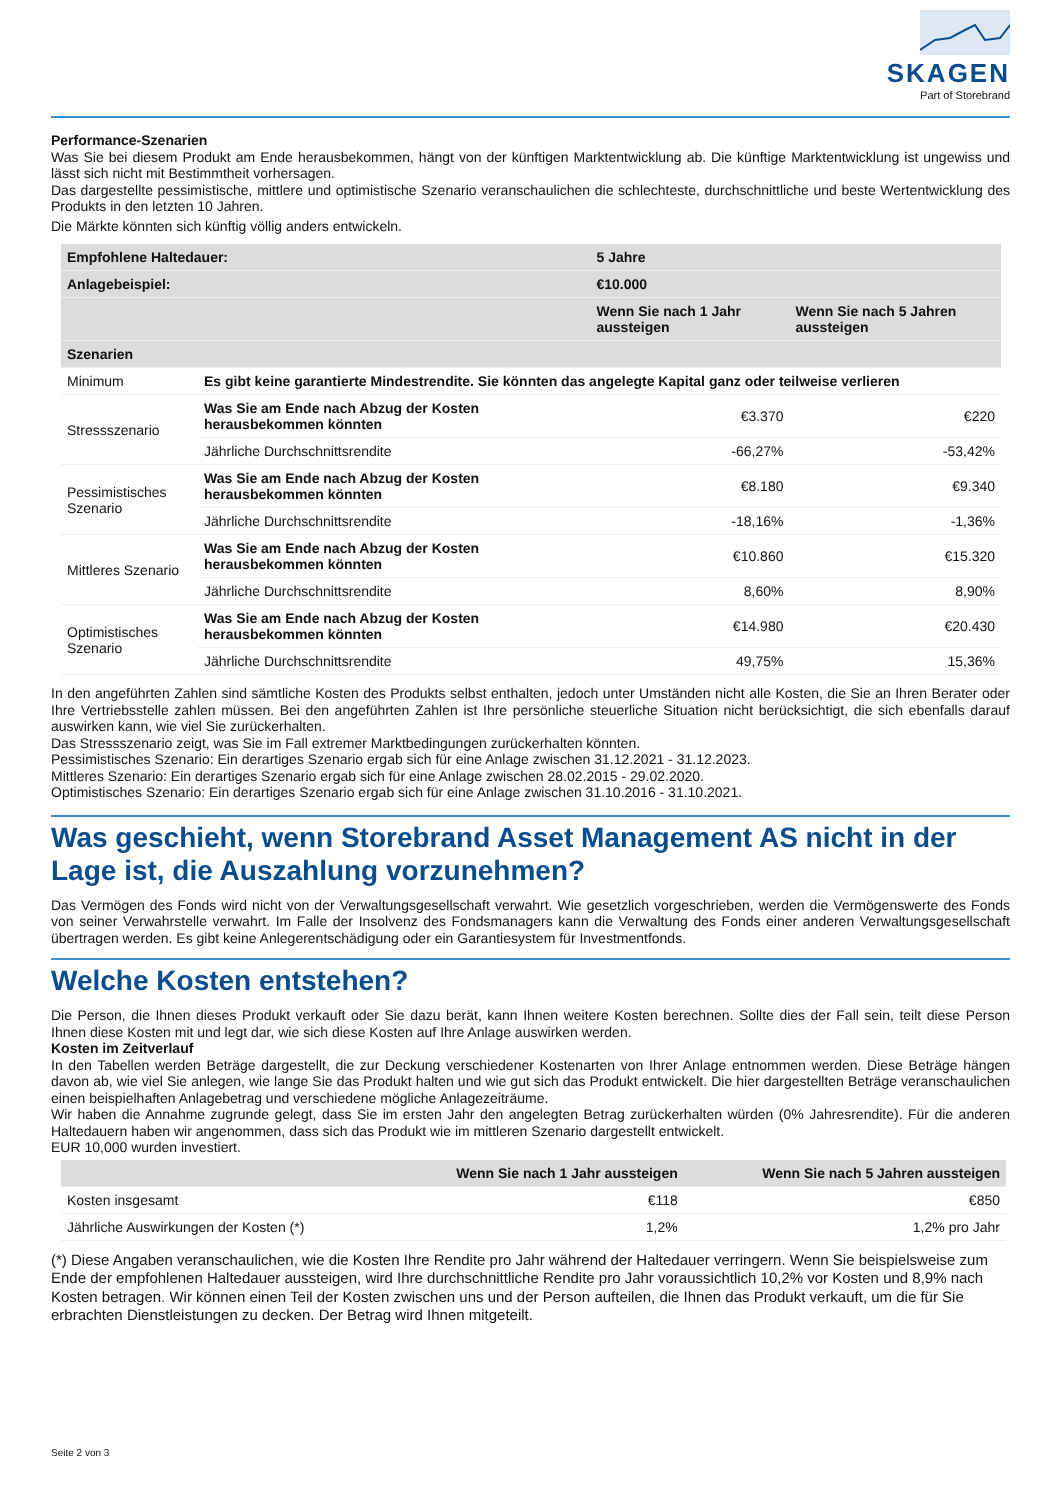SKAGEN
Part of Storebrand
Performance-Szenarien
Was Sie bei diesem Produkt am Ende herausbekommen, hängt von der künftigen Marktentwicklung ab. Die künftige Marktentwicklung ist ungewiss und lässt sich nicht mit Bestimmtheit vorhersagen.
Das dargestellte pessimistische, mittlere und optimistische Szenario veranschaulichen die schlechteste, durchschnittliche und beste Wertentwicklung des Produkts in den letzten 10 Jahren.
Die Märkte könnten sich künftig völlig anders entwickeln.
| Empfohlene Haltedauer: | | 5 Jahre | |
| --- | --- | --- | --- |
| Anlagebeispiel: | | €10.000 | |
| | | Wenn Sie nach 1 Jahr aussteigen | Wenn Sie nach 5 Jahren aussteigen |
| Szenarien | | | |
| Minimum | Es gibt keine garantierte Mindestrendite. Sie könnten das angelegte Kapital ganz oder teilweise verlieren | | |
| Stressszenario | Was Sie am Ende nach Abzug der Kosten herausbekommen könnten | €3.370 | €220 |
| | Jährliche Durchschnittsrendite | -66,27% | -53,42% |
| Pessimistisches Szenario | Was Sie am Ende nach Abzug der Kosten herausbekommen könnten | €8.180 | €9.340 |
| | Jährliche Durchschnittsrendite | -18,16% | -1,36% |
| Mittleres Szenario | Was Sie am Ende nach Abzug der Kosten herausbekommen könnten | €10.860 | €15.320 |
| | Jährliche Durchschnittsrendite | 8,60% | 8,90% |
| Optimistisches Szenario | Was Sie am Ende nach Abzug der Kosten herausbekommen könnten | €14.980 | €20.430 |
| | Jährliche Durchschnittsrendite | 49,75% | 15,36% |
In den angeführten Zahlen sind sämtliche Kosten des Produkts selbst enthalten, jedoch unter Umständen nicht alle Kosten, die Sie an Ihren Berater oder Ihre Vertriebsstelle zahlen müssen. Bei den angeführten Zahlen ist Ihre persönliche steuerliche Situation nicht berücksichtigt, die sich ebenfalls darauf auswirken kann, wie viel Sie zurückerhalten.
Das Stressszenario zeigt, was Sie im Fall extremer Marktbedingungen zurückerhalten könnten.
Pessimistisches Szenario: Ein derartiges Szenario ergab sich für eine Anlage zwischen 31.12.2021 - 31.12.2023.
Mittleres Szenario: Ein derartiges Szenario ergab sich für eine Anlage zwischen 28.02.2015 - 29.02.2020.
Optimistisches Szenario: Ein derartiges Szenario ergab sich für eine Anlage zwischen 31.10.2016 - 31.10.2021.
Was geschieht, wenn Storebrand Asset Management AS nicht in der Lage ist, die Auszahlung vorzunehmen?
Das Vermögen des Fonds wird nicht von der Verwaltungsgesellschaft verwahrt. Wie gesetzlich vorgeschrieben, werden die Vermögenswerte des Fonds von seiner Verwahrstelle verwahrt. Im Falle der Insolvenz des Fondsmanagers kann die Verwaltung des Fonds einer anderen Verwaltungsgesellschaft übertragen werden. Es gibt keine Anlegerentschädigung oder ein Garantiesystem für Investmentfonds.
Welche Kosten entstehen?
Die Person, die Ihnen dieses Produkt verkauft oder Sie dazu berät, kann Ihnen weitere Kosten berechnen. Sollte dies der Fall sein, teilt diese Person Ihnen diese Kosten mit und legt dar, wie sich diese Kosten auf Ihre Anlage auswirken werden.
Kosten im Zeitverlauf
In den Tabellen werden Beträge dargestellt, die zur Deckung verschiedener Kostenarten von Ihrer Anlage entnommen werden. Diese Beträge hängen davon ab, wie viel Sie anlegen, wie lange Sie das Produkt halten und wie gut sich das Produkt entwickelt. Die hier dargestellten Beträge veranschaulichen einen beispielhaften Anlagebetrag und verschiedene mögliche Anlagezeiträume.
Wir haben die Annahme zugrunde gelegt, dass Sie im ersten Jahr den angelegten Betrag zurückerhalten würden (0% Jahresrendite). Für die anderen Haltedauern haben wir angenommen, dass sich das Produkt wie im mittleren Szenario dargestellt entwickelt.
EUR 10,000 wurden investiert.
| | Wenn Sie nach 1 Jahr aussteigen | Wenn Sie nach 5 Jahren aussteigen |
| --- | --- | --- |
| Kosten insgesamt | €118 | €850 |
| Jährliche Auswirkungen der Kosten (*) | 1,2% | 1,2% pro Jahr |
(*) Diese Angaben veranschaulichen, wie die Kosten Ihre Rendite pro Jahr während der Haltedauer verringern. Wenn Sie beispielsweise zum Ende der empfohlenen Haltedauer aussteigen, wird Ihre durchschnittliche Rendite pro Jahr voraussichtlich 10,2% vor Kosten und 8,9% nach Kosten betragen. Wir können einen Teil der Kosten zwischen uns und der Person aufteilen, die Ihnen das Produkt verkauft, um die für Sie erbrachten Dienstleistungen zu decken. Der Betrag wird Ihnen mitgeteilt.
Seite 2 von 3